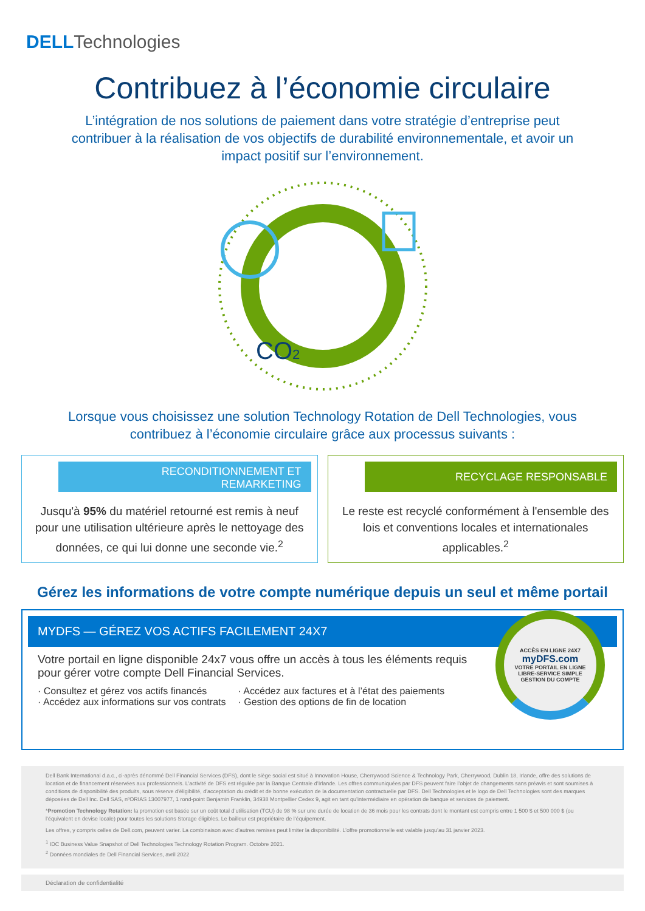DELL Technologies
Contribuez à l’économie circulaire
L’intégration de nos solutions de paiement dans votre stratégie d’entreprise peut contribuer à la réalisation de vos objectifs de durabilité environnementale, et avoir un impact positif sur l’environnement.
CO2
Lorsque vous choisissez une solution Technology Rotation de Dell Technologies, vous contribuez à l’économie circulaire grâce aux processus suivants :
RECONDITIONNEMENT ET
REMARKETING
Jusqu'à 95% du matériel retourné est remis à neuf pour une utilisation ultérieure après le nettoyage des données, ce qui lui donne une seconde vie.<sup>2</sup>
RECYCLAGE RESPONSABLE
Le reste est recyclé conformément à l'ensemble des lois et conventions locales et internationales applicables.<sup>2</sup>
Gérez les informations de votre compte numérique depuis un seul et même portail
MYDFS — GÉREZ VOS ACTIFS FACILEMENT 24X7
Votre portail en ligne disponible 24x7 vous offre un accès à tous les éléments requis pour gérer votre compte Dell Financial Services.
· Consultez et gérez vos actifs financés
· Accédez aux informations sur vos contrats
· Accédez aux factures et à l’état des paiements
· Gestion des options de fin de location
ACCÈS EN LIGNE 24X7
myDFS.com
VOTRE PORTAIL EN LIGNE
LIBRE-SERVICE SIMPLE
GESTION DU COMPTE
Dell Bank International d.a.c., ci-après dénommé Dell Financial Services (DFS), dont le siège social est situé à Innovation House, Cherrywood Science & Technology Park, Cherrywood, Dublin 18, Irlande, offre des solutions de location et de financement réservées aux professionnels. L’activité de DFS est régulée par la Banque Centrale d’Irlande. Les offres communiquées par DFS peuvent faire l’objet de changements sans préavis et sont soumises à conditions de disponibilité des produits, sous réserve d'éligibilité, d'acceptation du crédit et de bonne exécution de la documentation contractuelle par DFS. Dell Technologies et le logo de Dell Technologies sont des marques déposées de Dell Inc. Dell SAS, nºORIAS 13007977, 1 rond-point Benjamin Franklin, 34938 Montpellier Cedex 9, agit en tant qu’intermédiaire en opération de banque et services de paiement.
*Promotion Technology Rotation: la promotion est basée sur un coût total d’utilisation (TCU) de 98 % sur une durée de location de 36 mois pour les contrats dont le montant est compris entre 1 500 $ et 500 000 $ (ou l’équivalent en devise locale) pour toutes les solutions Storage éligibles. Le bailleur est propriétaire de l’équipement.
Les offres, y compris celles de Dell.com, peuvent varier. La combinaison avec d’autres remises peut limiter la disponibilité. L’offre promotionnelle est valable jusqu’au 31 janvier 2023.
<sup>1</sup> IDC Business Value Snapshot of Dell Technologies Technology Rotation Program. Octobre 2021.
<sup>2</sup> Données mondiales de Dell Financial Services, avril 2022
Déclaration de confidentialité